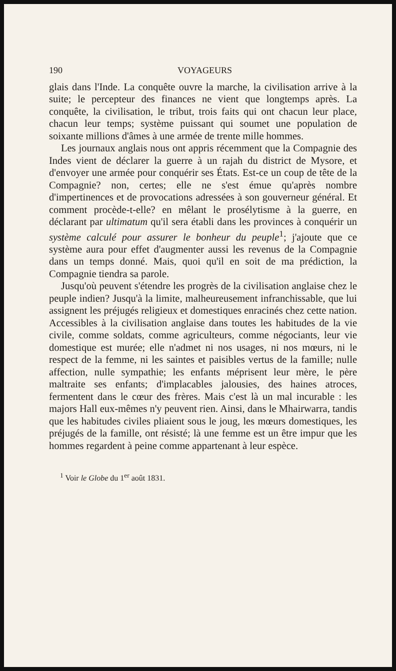190 VOYAGEURS
glais dans l'Inde. La conquête ouvre la marche, la civilisation arrive à la suite; le percepteur des finances ne vient que longtemps après. La conquête, la civilisation, le tribut, trois faits qui ont chacun leur place, chacun leur temps; système puissant qui soumet une population de soixante millions d'âmes à une armée de trente mille hommes.
Les journaux anglais nous ont appris récemment que la Compagnie des Indes vient de déclarer la guerre à un rajah du district de Mysore, et d'envoyer une armée pour conquérir ses États. Est-ce un coup de tête de la Compagnie? non, certes; elle ne s'est émue qu'après nombre d'impertinences et de provocations adressées à son gouverneur général. Et comment procède-t-elle? en mêlant le prosélytisme à la guerre, en déclarant par ultimatum qu'il sera établi dans les provinces à conquérir un système calculé pour assurer le bonheur du peuple<sup>1</sup>; j'ajoute que ce système aura pour effet d'augmenter aussi les revenus de la Compagnie dans un temps donné. Mais, quoi qu'il en soit de ma prédiction, la Compagnie tiendra sa parole.
Jusqu'où peuvent s'étendre les progrès de la civilisation anglaise chez le peuple indien? Jusqu'à la limite, malheureusement infranchissable, que lui assignent les préjugés religieux et domestiques enracinés chez cette nation. Accessibles à la civilisation anglaise dans toutes les habitudes de la vie civile, comme soldats, comme agriculteurs, comme négociants, leur vie domestique est murée; elle n'admet ni nos usages, ni nos mœurs, ni le respect de la femme, ni les saintes et paisibles vertus de la famille; nulle affection, nulle sympathie; les enfants méprisent leur mère, le père maltraite ses enfants; d'implacables jalousies, des haines atroces, fermentent dans le cœur des frères. Mais c'est là un mal incurable : les majors Hall eux-mêmes n'y peuvent rien. Ainsi, dans le Mhairwarra, tandis que les habitudes civiles pliaient sous le joug, les mœurs domestiques, les préjugés de la famille, ont résisté; là une femme est un être impur que les hommes regardent à peine comme appartenant à leur espèce.
<sup>1</sup> Voir le Globe du 1<sup>er</sup> août 1831.